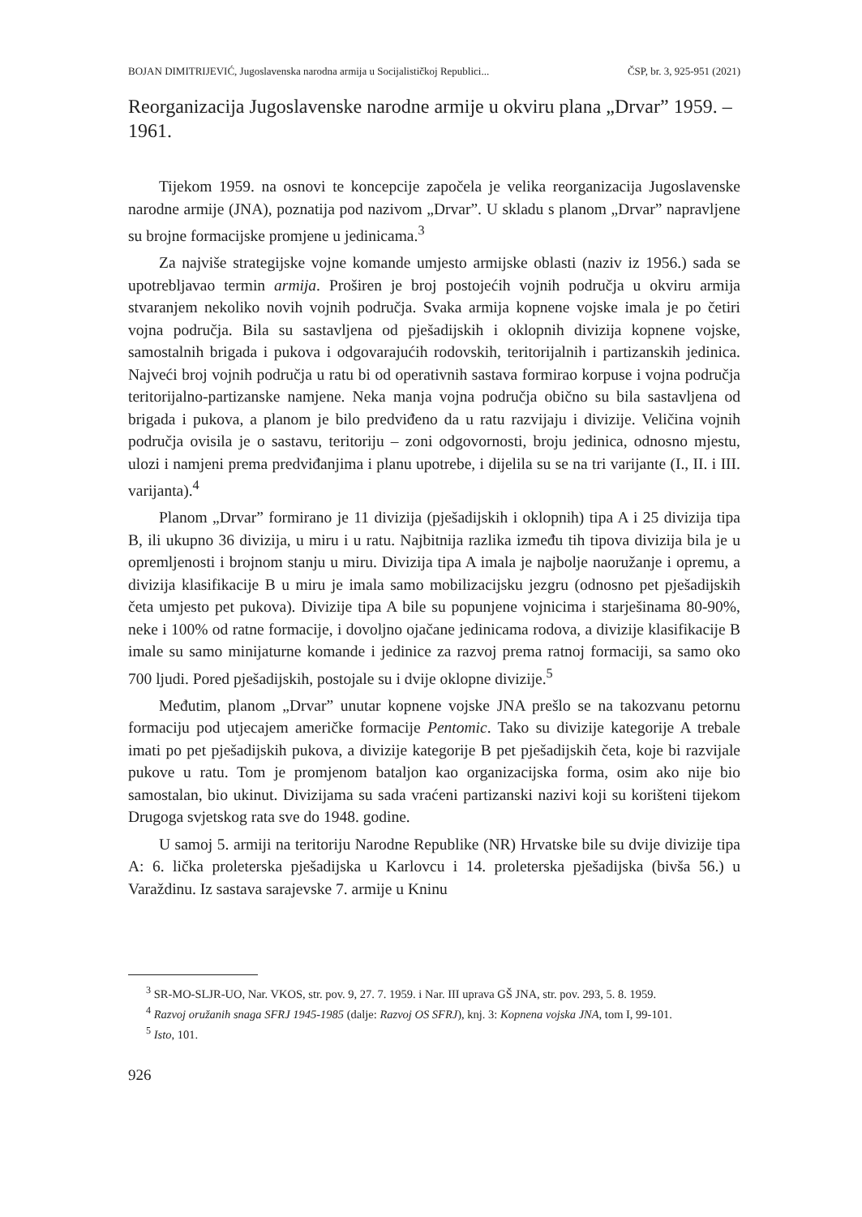BOJAN DIMITRIJEVIĆ, Jugoslavenska narodna armija u Socijalističkoj Republici... ČSP, br. 3, 925-951 (2021)
Reorganizacija Jugoslavenske narodne armije u okviru plana „Drvar” 1959. – 1961.
Tijekom 1959. na osnovi te koncepcije započela je velika reorganizacija Jugoslavenske narodne armije (JNA), poznatija pod nazivom „Drvar”. U skladu s planom „Drvar” napravljene su brojne formacijske promjene u jedinicama.<sup>3</sup>
Za najviše strategijske vojne komande umjesto armijske oblasti (naziv iz 1956.) sada se upotrebljavao termin armija. Proširen je broj postojećih vojnih područja u okviru armija stvaranjem nekoliko novih vojnih područja. Svaka armija kopnene vojske imala je po četiri vojna područja. Bila su sastavljena od pješadijskih i oklopnih divizija kopnene vojske, samostalnih brigada i pukova i odgovarajućih rodovskih, teritorijalnih i partizanskih jedinica. Najveći broj vojnih područja u ratu bi od operativnih sastava formirao korpuse i vojna područja teritorijalno-partizanske namjene. Neka manja vojna područja obično su bila sastavljena od brigada i pukova, a planom je bilo predviđeno da u ratu razvijaju i divizije. Veličina vojnih područja ovisila je o sastavu, teritoriju – zoni odgovornosti, broju jedinica, odnosno mjestu, ulozi i namjeni prema predviđanjima i planu upotrebe, i dijelila su se na tri varijante (I., II. i III. varijanta).<sup>4</sup>
Planom „Drvar” formirano je 11 divizija (pješadijskih i oklopnih) tipa A i 25 divizija tipa B, ili ukupno 36 divizija, u miru i u ratu. Najbitnija razlika između tih tipova divizija bila je u opremljenosti i brojnom stanju u miru. Divizija tipa A imala je najbolje naoružanje i opremu, a divizija klasifikacije B u miru je imala samo mobilizacijsku jezgru (odnosno pet pješadijskih četa umjesto pet pukova). Divizije tipa A bile su popunjene vojnicima i starješinama 80-90%, neke i 100% od ratne formacije, i dovoljno ojačane jedinicama rodova, a divizije klasifikacije B imale su samo minijaturne komande i jedinice za razvoj prema ratnoj formaciji, sa samo oko 700 ljudi. Pored pješadijskih, postojale su i dvije oklopne divizije.<sup>5</sup>
Međutim, planom „Drvar” unutar kopnene vojske JNA prešlo se na takozvanu petornu formaciju pod utjecajem američke formacije Pentomic. Tako su divizije kategorije A trebale imati po pet pješadijskih pukova, a divizije kategorije B pet pješadijskih četa, koje bi razvijale pukove u ratu. Tom je promjenom bataljon kao organizacijska forma, osim ako nije bio samostalan, bio ukinut. Divizijama su sada vraćeni partizanski nazivi koji su korišteni tijekom Drugoga svjetskog rata sve do 1948. godine.
U samoj 5. armiji na teritoriju Narodne Republike (NR) Hrvatske bile su dvije divizije tipa A: 6. lička proleterska pješadijska u Karlovcu i 14. proleterska pješadijska (bivša 56.) u Varaždinu. Iz sastava sarajevske 7. armije u Kninu
<sup>3</sup> SR-MO-SLJR-UO, Nar. VKOS, str. pov. 9, 27. 7. 1959. i Nar. III uprava GŠ JNA, str. pov. 293, 5. 8. 1959.
<sup>4</sup> Razvoj oružanih snaga SFRJ 1945-1985 (dalje: Razvoj OS SFRJ), knj. 3: Kopnena vojska JNA, tom I, 99-101.
<sup>5</sup> Isto, 101.
926